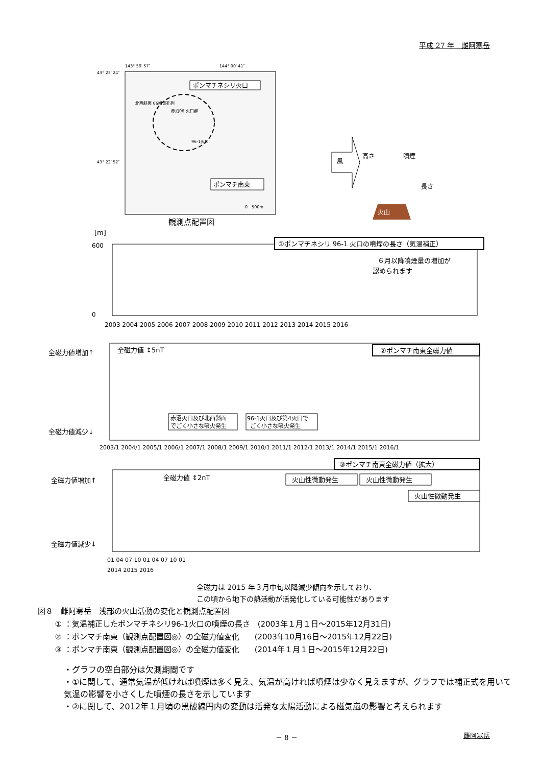平成 27 年　雌阿寒岳
43° 23′ 24″
143° 59′ 57″
144° 00′ 41″
43° 22′ 52″
ポンマチネシリ火口
北西斜面 06噴気孔列
赤沼06 火口群
96-1火口
ポンマチ南東
0　500m
観測点配置図
風
火山
高さ
噴煙
長さ
[m]
①ポンマチネシリ 96-1 火口の噴煙の長さ（気温補正）
６月以降噴煙量の増加が
認められます
600
0
2003 2004 2005 2006 2007 2008 2009 2010 2011 2012 2013 2014 2015 2016
全磁力値増加↑
全磁力値減少↓
全磁力値 ↕5nT
②ポンマチ南東全磁力値
赤沼火口及び北西斜面
でごく小さな噴火発生
96-1火口及び第4火口で
ごく小さな噴火発生
2003/1 2004/1 2005/1 2006/1 2007/1 2008/1 2009/1 2010/1 2011/1 2012/1 2013/1 2014/1 2015/1 2016/1
全磁力値増加↑
全磁力値減少↓
全磁力値 ↕2nT
③ポンマチ南東全磁力値（拡大）
火山性微動発生
火山性微動発生
火山性微動発生
01 04 07 10 01 04 07 10 01
2014 2015 2016
全磁力は 2015 年３月中旬以降減少傾向を示しており、
この頃から地下の熱活動が活発化している可能性があります
図８　雌阿寒岳　浅部の火山活動の変化と観測点配置図
① ：気温補正したポンマチネシリ96-1火口の噴煙の長さ　(2003年１月１日～2015年12月31日)
② ：ポンマチ南東（観測点配置図◎）の全磁力値変化　　(2003年10月16日～2015年12月22日)
③ ：ポンマチ南東（観測点配置図◎）の全磁力値変化　　(2014年１月１日～2015年12月22日)
・グラフの空白部分は欠測期間です
・①に関して、通常気温が低ければ噴煙は多く見え、気温が高ければ噴煙は少なく見えますが、グラフでは補正式を用いて気温の影響を小さくした噴煙の長さを示しています
・②に関して、2012年１月頃の黒破線円内の変動は活発な太陽活動による磁気嵐の影響と考えられます
－ 8 － 雌阿寒岳